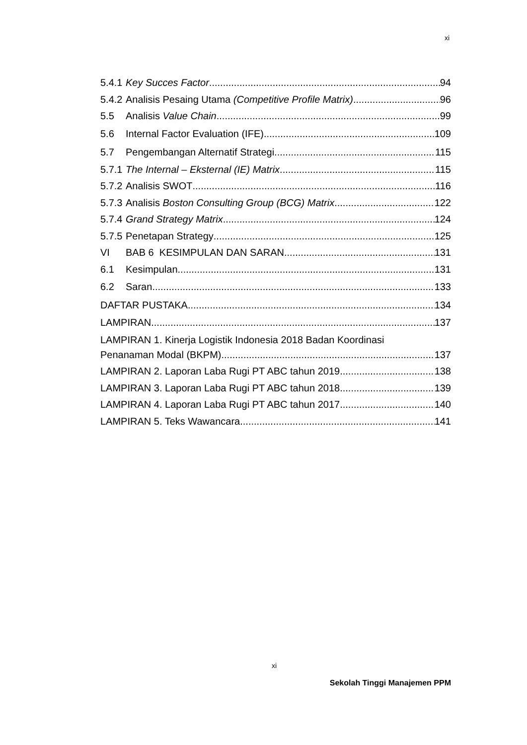xi
5.4.1 Key Succes Factor 94
5.4.2 Analisis Pesaing Utama (Competitive Profile Matrix) 96
5.5 Analisis Value Chain 99
5.6 Internal Factor Evaluation (IFE) 109
5.7 Pengembangan Alternatif Strategi 115
5.7.1 The Internal – Eksternal (IE) Matrix 115
5.7.2 Analisis SWOT 116
5.7.3 Analisis Boston Consulting Group (BCG) Matrix 122
5.7.4 Grand Strategy Matrix 124
5.7.5 Penetapan Strategy 125
VI BAB 6 KESIMPULAN DAN SARAN 131
6.1 Kesimpulan 131
6.2 Saran 133
DAFTAR PUSTAKA 134
LAMPIRAN 137
LAMPIRAN 1. Kinerja Logistik Indonesia 2018 Badan Koordinasi
Penanaman Modal (BKPM). 137
LAMPIRAN 2. Laporan Laba Rugi PT ABC tahun 2019 138
LAMPIRAN 3. Laporan Laba Rugi PT ABC tahun 2018 139
LAMPIRAN 4. Laporan Laba Rugi PT ABC tahun 2017 140
LAMPIRAN 5. Teks Wawancara 141
xi
Sekolah Tinggi Manajemen PPM